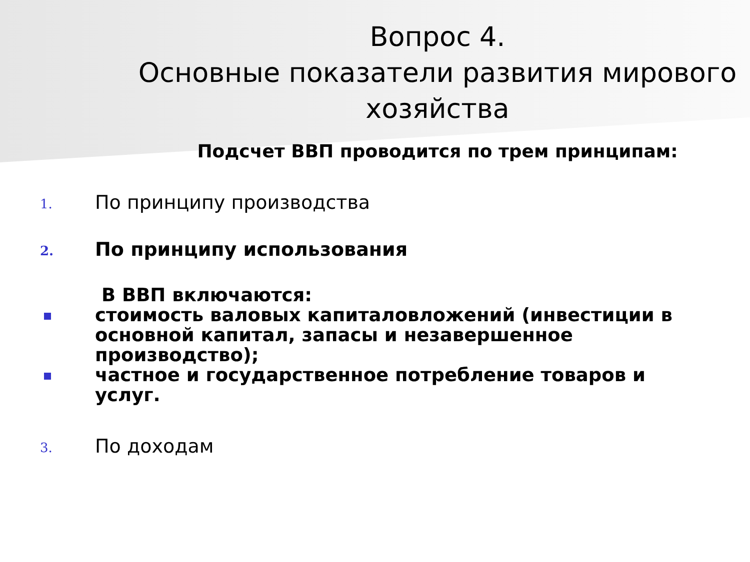Вопрос 4.
Основные показатели развития мирового хозяйства
Подсчет ВВП проводится по трем принципам:
1.
По принципу производства
2.
По принципу использования
В ВВП включаются:
стоимость валовых капиталовложений (инвестиции в основной капитал, запасы и незавершенное производство);
частное и государственное потребление товаров и услуг.
3.
По доходам